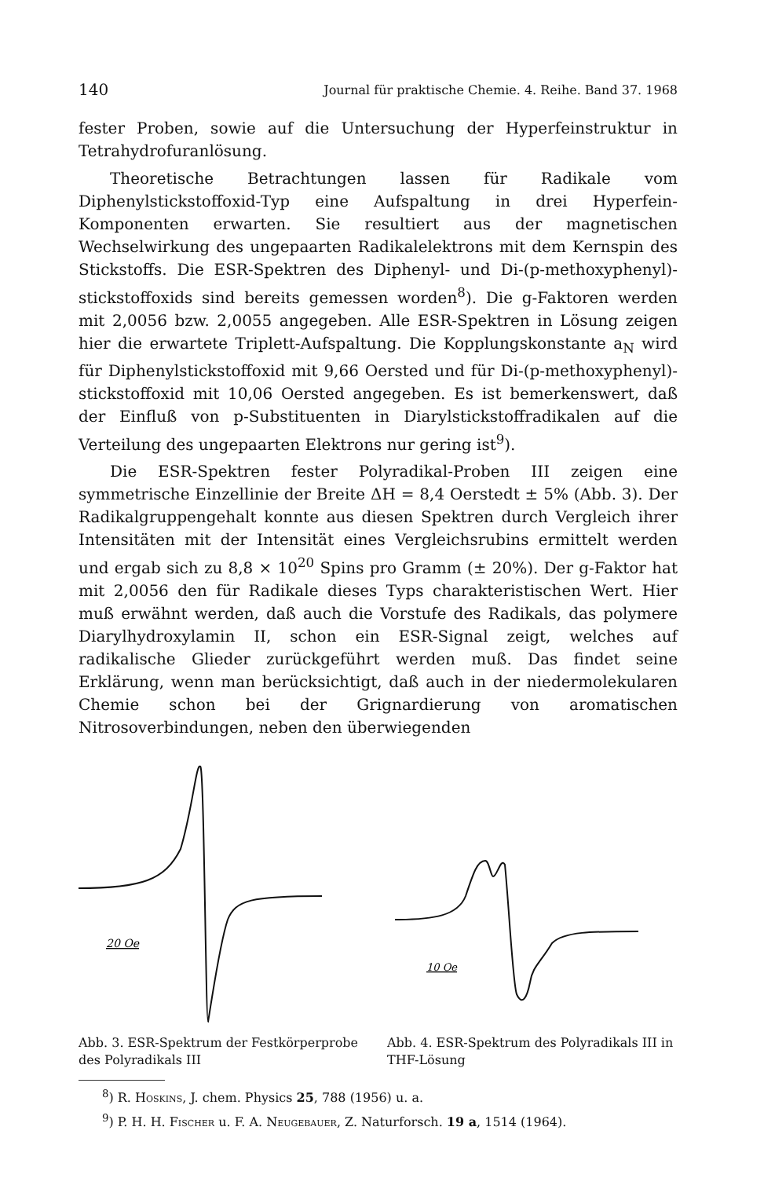140 Journal für praktische Chemie. 4. Reihe. Band 37. 1968
fester Proben, sowie auf die Untersuchung der Hyperfeinstruktur in Tetrahydrofuranlösung.
Theoretische Betrachtungen lassen für Radikale vom Diphenylstickstoffoxid-Typ eine Aufspaltung in drei Hyperfein-Komponenten erwarten. Sie resultiert aus der magnetischen Wechselwirkung des ungepaarten Radikalelektrons mit dem Kernspin des Stickstoffs. Die ESR-Spektren des Diphenyl- und Di-(p-methoxyphenyl)-stickstoffoxids sind bereits gemessen worden<sup>8</sup>). Die g-Faktoren werden mit 2,0056 bzw. 2,0055 angegeben. Alle ESR-Spektren in Lösung zeigen hier die erwartete Triplett-Aufspaltung. Die Kopplungskonstante a<sub>N</sub> wird für Diphenylstickstoffoxid mit 9,66 Oersted und für Di-(p-methoxyphenyl)-stickstoffoxid mit 10,06 Oersted angegeben. Es ist bemerkenswert, daß der Einfluß von p-Substituenten in Diarylstickstoffradikalen auf die Verteilung des ungepaarten Elektrons nur gering ist<sup>9</sup>).
Die ESR-Spektren fester Polyradikal-Proben III zeigen eine symmetrische Einzellinie der Breite ΔH = 8,4 Oerstedt ± 5% (Abb. 3). Der Radikalgruppengehalt konnte aus diesen Spektren durch Vergleich ihrer Intensitäten mit der Intensität eines Vergleichsrubins ermittelt werden und ergab sich zu 8,8 × 10<sup>20</sup> Spins pro Gramm (± 20%). Der g-Faktor hat mit 2,0056 den für Radikale dieses Typs charakteristischen Wert. Hier muß erwähnt werden, daß auch die Vorstufe des Radikals, das polymere Diarylhydroxylamin II, schon ein ESR-Signal zeigt, welches auf radikalische Glieder zurückgeführt werden muß. Das findet seine Erklärung, wenn man berücksichtigt, daß auch in der niedermolekularen Chemie schon bei der Grignardierung von aromatischen Nitrosoverbindungen, neben den überwiegenden
20 Oe
Abb. 3. ESR-Spektrum der Festkörperprobe des Polyradikals III
10 Oe
Abb. 4. ESR-Spektrum des Polyradikals III in THF-Lösung
<sup>8</sup>) R. Hoskins, J. chem. Physics 25, 788 (1956) u. a.
<sup>9</sup>) P. H. H. Fischer u. F. A. Neugebauer, Z. Naturforsch. 19 a, 1514 (1964).